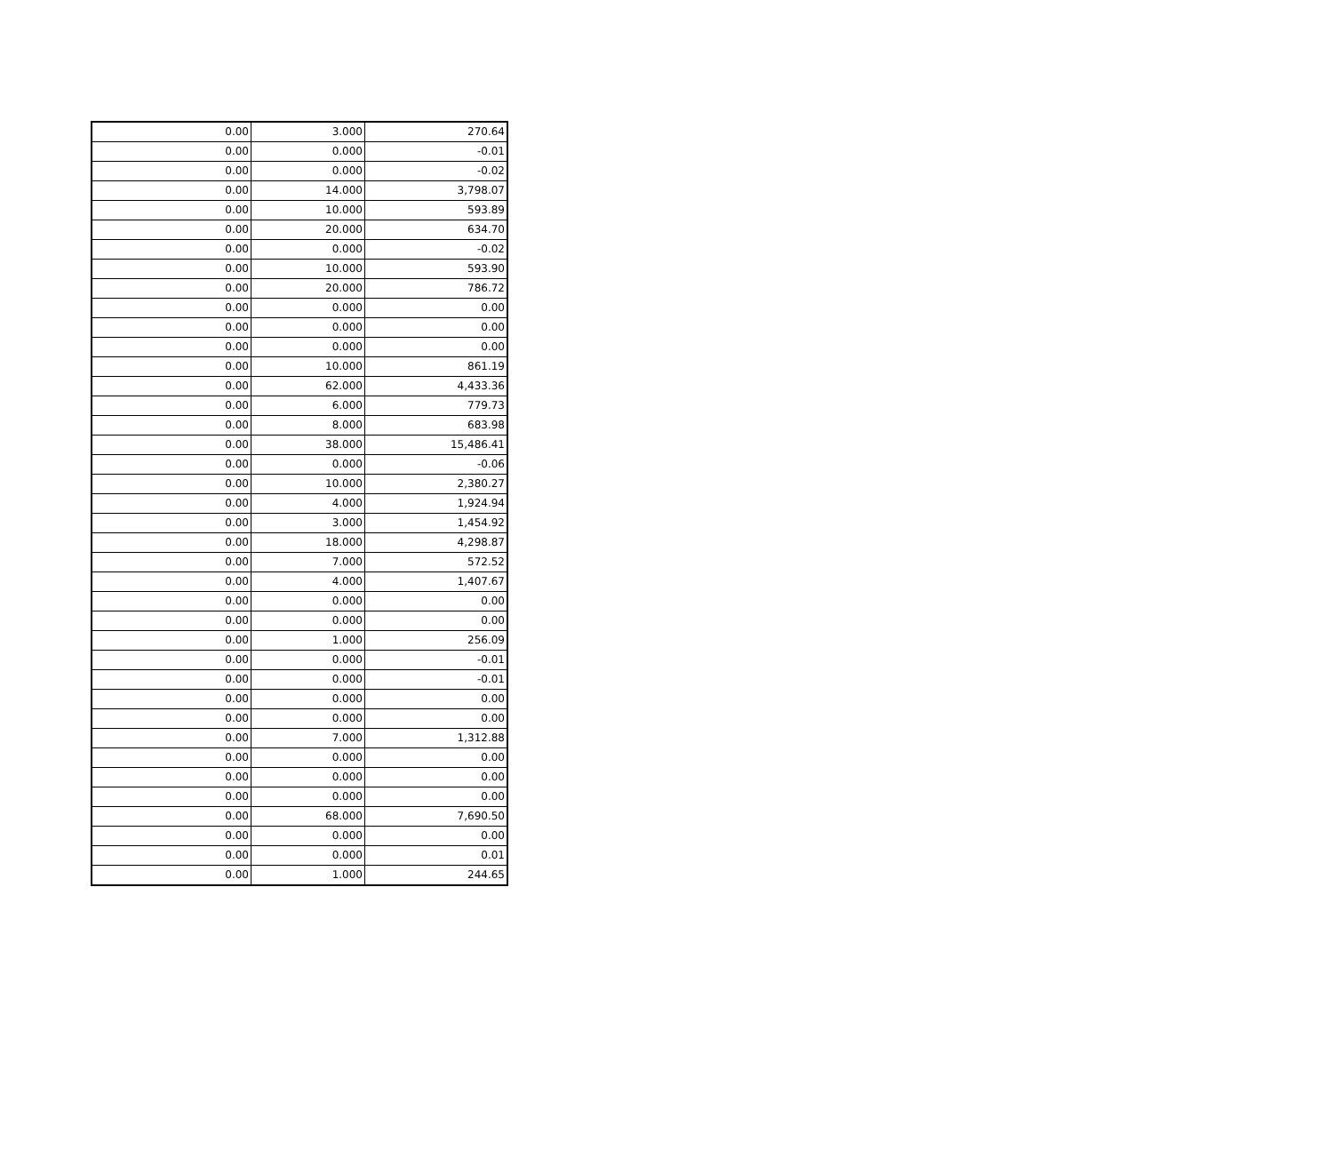| 0.00 | 3.000 | 270.64 |
| 0.00 | 0.000 | -0.01 |
| 0.00 | 0.000 | -0.02 |
| 0.00 | 14.000 | 3,798.07 |
| 0.00 | 10.000 | 593.89 |
| 0.00 | 20.000 | 634.70 |
| 0.00 | 0.000 | -0.02 |
| 0.00 | 10.000 | 593.90 |
| 0.00 | 20.000 | 786.72 |
| 0.00 | 0.000 | 0.00 |
| 0.00 | 0.000 | 0.00 |
| 0.00 | 0.000 | 0.00 |
| 0.00 | 10.000 | 861.19 |
| 0.00 | 62.000 | 4,433.36 |
| 0.00 | 6.000 | 779.73 |
| 0.00 | 8.000 | 683.98 |
| 0.00 | 38.000 | 15,486.41 |
| 0.00 | 0.000 | -0.06 |
| 0.00 | 10.000 | 2,380.27 |
| 0.00 | 4.000 | 1,924.94 |
| 0.00 | 3.000 | 1,454.92 |
| 0.00 | 18.000 | 4,298.87 |
| 0.00 | 7.000 | 572.52 |
| 0.00 | 4.000 | 1,407.67 |
| 0.00 | 0.000 | 0.00 |
| 0.00 | 0.000 | 0.00 |
| 0.00 | 1.000 | 256.09 |
| 0.00 | 0.000 | -0.01 |
| 0.00 | 0.000 | -0.01 |
| 0.00 | 0.000 | 0.00 |
| 0.00 | 0.000 | 0.00 |
| 0.00 | 7.000 | 1,312.88 |
| 0.00 | 0.000 | 0.00 |
| 0.00 | 0.000 | 0.00 |
| 0.00 | 0.000 | 0.00 |
| 0.00 | 68.000 | 7,690.50 |
| 0.00 | 0.000 | 0.00 |
| 0.00 | 0.000 | 0.01 |
| 0.00 | 1.000 | 244.65 |